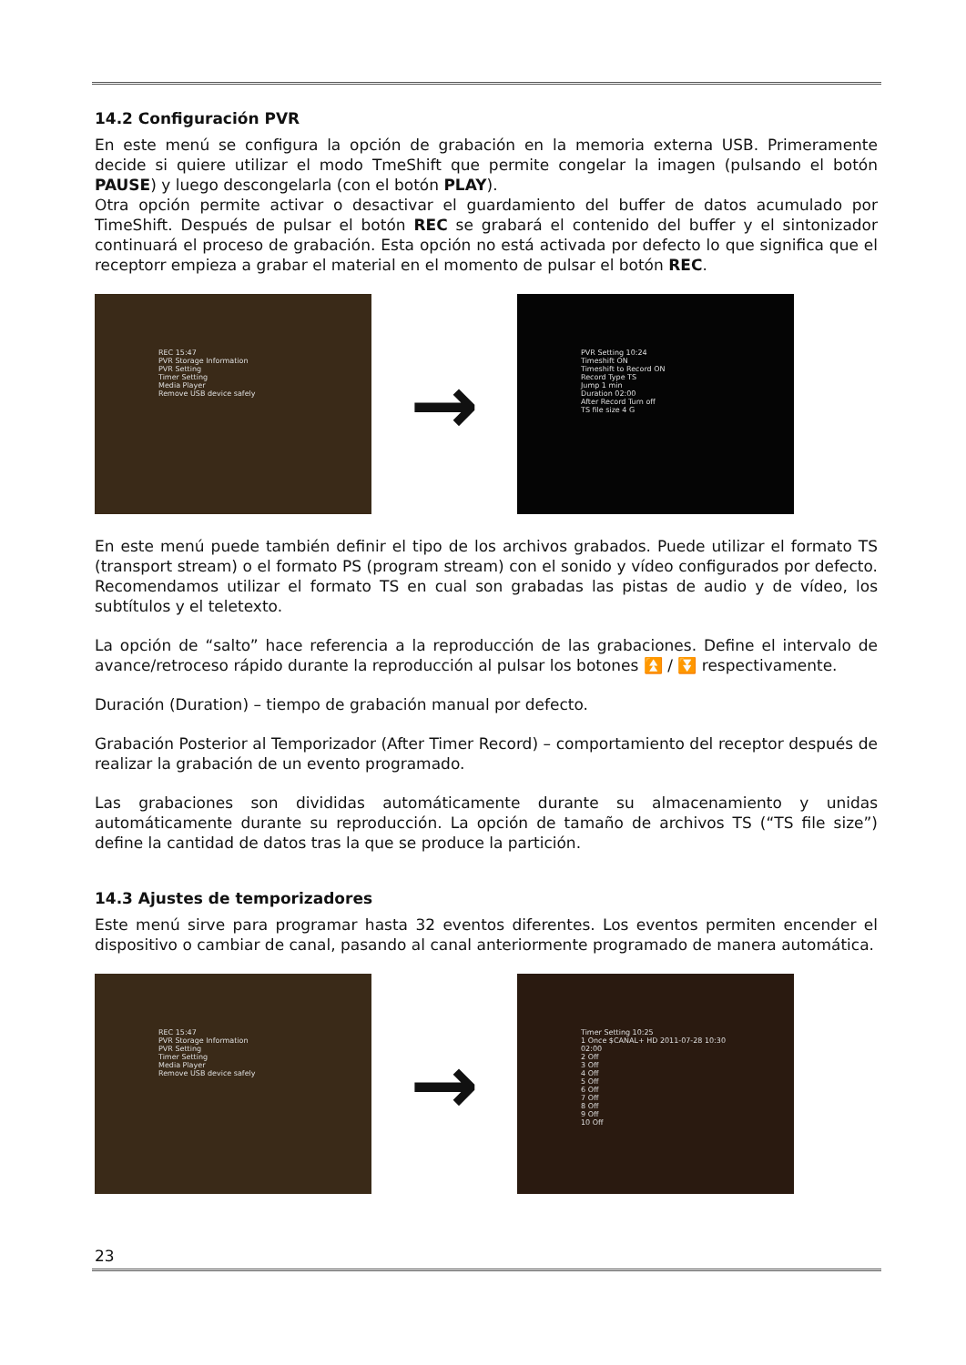14.2 Configuración PVR
En este menú se configura la opción de grabación en la memoria externa USB. Primeramente decide si quiere utilizar el modo TmeShift que permite congelar la imagen (pulsando el botón PAUSE) y luego descongelarla (con el botón PLAY).
Otra opción permite activar o desactivar el guardamiento del buffer de datos acumulado por TimeShift. Después de pulsar el botón REC se grabará el contenido del buffer y el sintonizador continuará el proceso de grabación. Esta opción no está activada por defecto lo que significa que el receptorr empieza a grabar el material en el momento de pulsar el botón REC.
REC 15:47
PVR Storage Information
PVR Setting
Timer Setting
Media Player
Remove USB device safely
→
PVR Setting 10:24
Timeshift ON
Timeshift to Record ON
Record Type TS
Jump 1 min
Duration 02:00
After Record Turn off
TS file size 4 G
En este menú puede también definir el tipo de los archivos grabados. Puede utilizar el formato TS (transport stream) o el formato PS (program stream) con el sonido y vídeo configurados por defecto. Recomendamos utilizar el formato TS en cual son grabadas las pistas de audio y de vídeo, los subtítulos y el teletexto.
La opción de “salto” hace referencia a la reproducción de las grabaciones. Define el intervalo de avance/retroceso rápido durante la reproducción al pulsar los botones ⏫ / ⏬ respectivamente.
Duración (Duration) – tiempo de grabación manual por defecto.
Grabación Posterior al Temporizador (After Timer Record) – comportamiento del receptor después de realizar la grabación de un evento programado.
Las grabaciones son divididas automáticamente durante su almacenamiento y unidas automáticamente durante su reproducción. La opción de tamaño de archivos TS (“TS file size”) define la cantidad de datos tras la que se produce la partición.
14.3 Ajustes de temporizadores
Este menú sirve para programar hasta 32 eventos diferentes. Los eventos permiten encender el dispositivo o cambiar de canal, pasando al canal anteriormente programado de manera automática.
REC 15:47
PVR Storage Information
PVR Setting
Timer Setting
Media Player
Remove USB device safely
→
Timer Setting 10:25
1 Once $CANAL+ HD 2011-07-28 10:30 02:00
2 Off
3 Off
4 Off
5 Off
6 Off
7 Off
8 Off
9 Off
10 Off
23